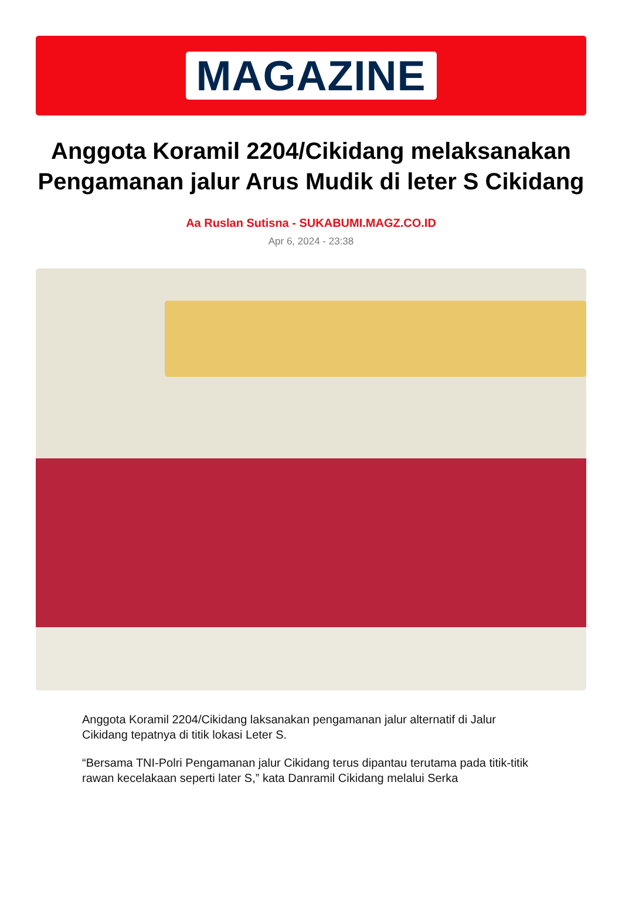MAGAZINE
Anggota Koramil 2204/Cikidang melaksanakan Pengamanan jalur Arus Mudik di leter S Cikidang
Aa Ruslan Sutisna - SUKABUMI.MAGZ.CO.ID
Apr 6, 2024 - 23:38
Anggota Koramil 2204/Cikidang laksanakan pengamanan jalur alternatif di Jalur Cikidang tepatnya di titik lokasi Leter S.
“Bersama TNI-Polri Pengamanan jalur Cikidang terus dipantau terutama pada titik-titik rawan kecelakaan seperti later S,” kata Danramil Cikidang melalui Serka